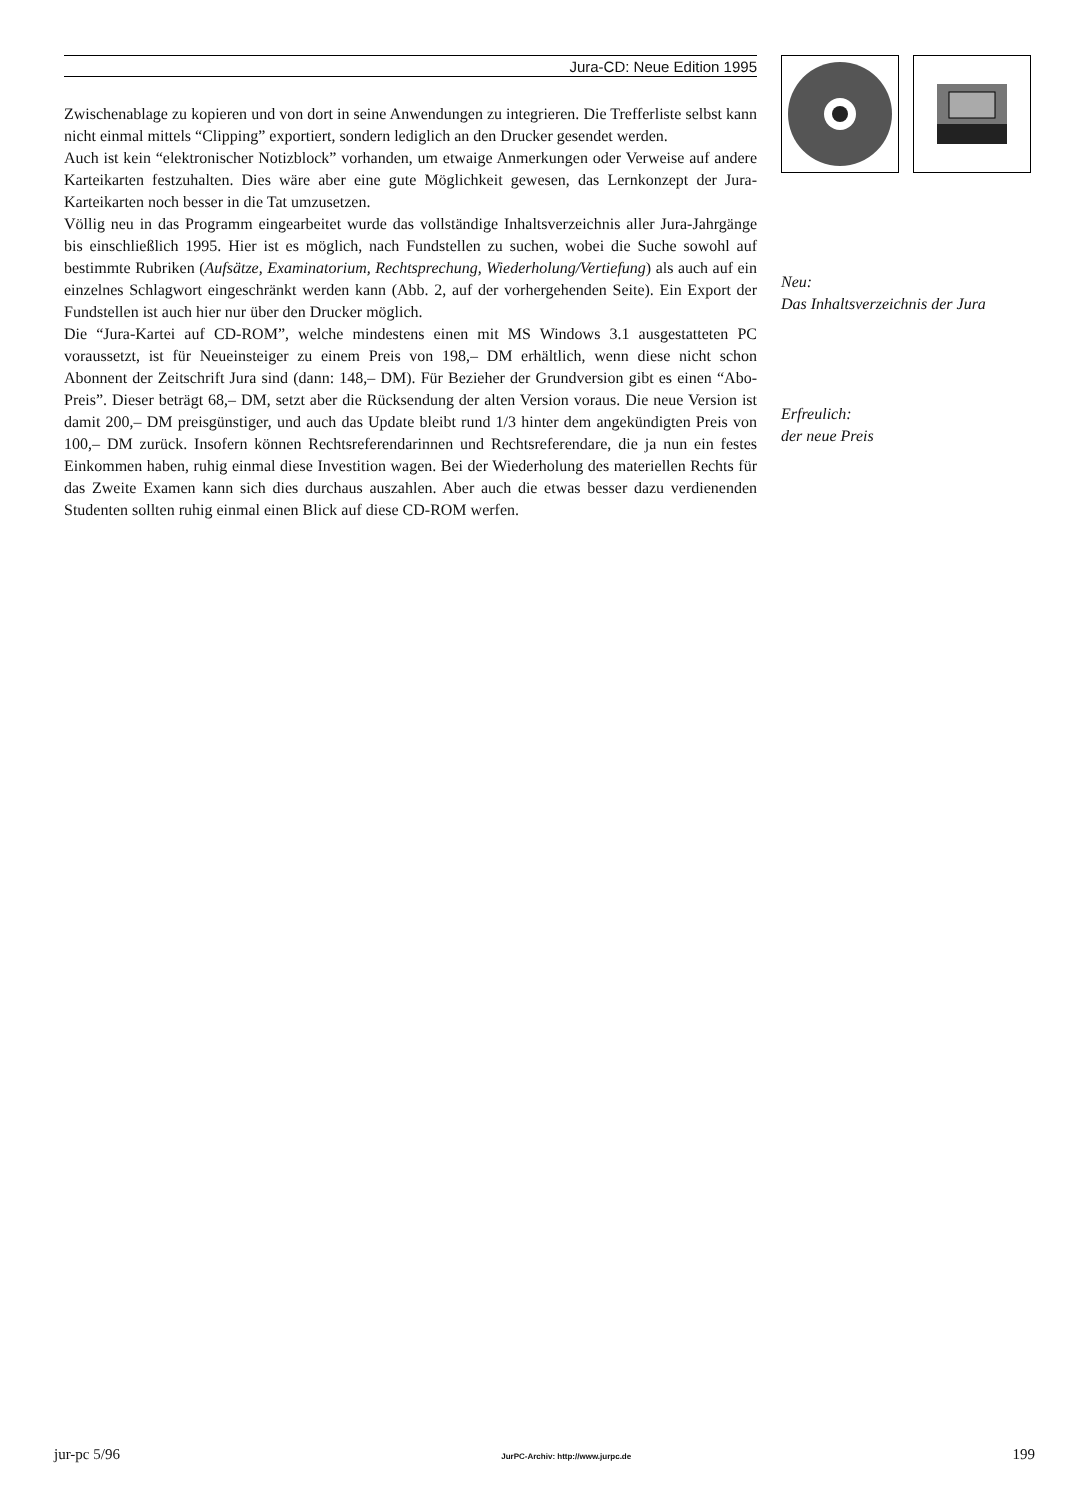Jura-CD: Neue Edition 1995
Zwischenablage zu kopieren und von dort in seine Anwendungen zu integrieren. Die Trefferliste selbst kann nicht einmal mittels “Clipping” exportiert, sondern lediglich an den Drucker gesendet werden.
Auch ist kein “elektronischer Notizblock” vorhanden, um etwaige Anmerkungen oder Verweise auf andere Karteikarten festzuhalten. Dies wäre aber eine gute Möglichkeit gewesen, das Lernkonzept der Jura-Karteikarten noch besser in die Tat umzusetzen.
Völlig neu in das Programm eingearbeitet wurde das vollständige Inhaltsverzeichnis aller Jura-Jahrgänge bis einschließlich 1995. Hier ist es möglich, nach Fundstellen zu suchen, wobei die Suche sowohl auf bestimmte Rubriken (Aufsätze, Examinatorium, Rechtsprechung, Wiederholung/Vertiefung) als auch auf ein einzelnes Schlagwort eingeschränkt werden kann (Abb. 2, auf der vorhergehenden Seite). Ein Export der Fundstellen ist auch hier nur über den Drucker möglich.
Die “Jura-Kartei auf CD-ROM”, welche mindestens einen mit MS Windows 3.1 ausgestatteten PC voraussetzt, ist für Neueinsteiger zu einem Preis von 198,– DM erhältlich, wenn diese nicht schon Abonnent der Zeitschrift Jura sind (dann: 148,– DM). Für Bezieher der Grundversion gibt es einen “Abo-Preis”. Dieser beträgt 68,– DM, setzt aber die Rücksendung der alten Version voraus. Die neue Version ist damit 200,– DM preisgünstiger, und auch das Update bleibt rund 1/3 hinter dem angekündigten Preis von 100,– DM zurück. Insofern können Rechtsreferendarinnen und Rechtsreferendare, die ja nun ein festes Einkommen haben, ruhig einmal diese Investition wagen. Bei der Wiederholung des materiellen Rechts für das Zweite Examen kann sich dies durchaus auszahlen. Aber auch die etwas besser dazu verdienenden Studenten sollten ruhig einmal einen Blick auf diese CD-ROM werfen.
Neu:
Das Inhaltsverzeichnis der Jura
Erfreulich:
der neue Preis
jur-pc 5/96 JurPC-Archiv: http://www.jurpc.de 199